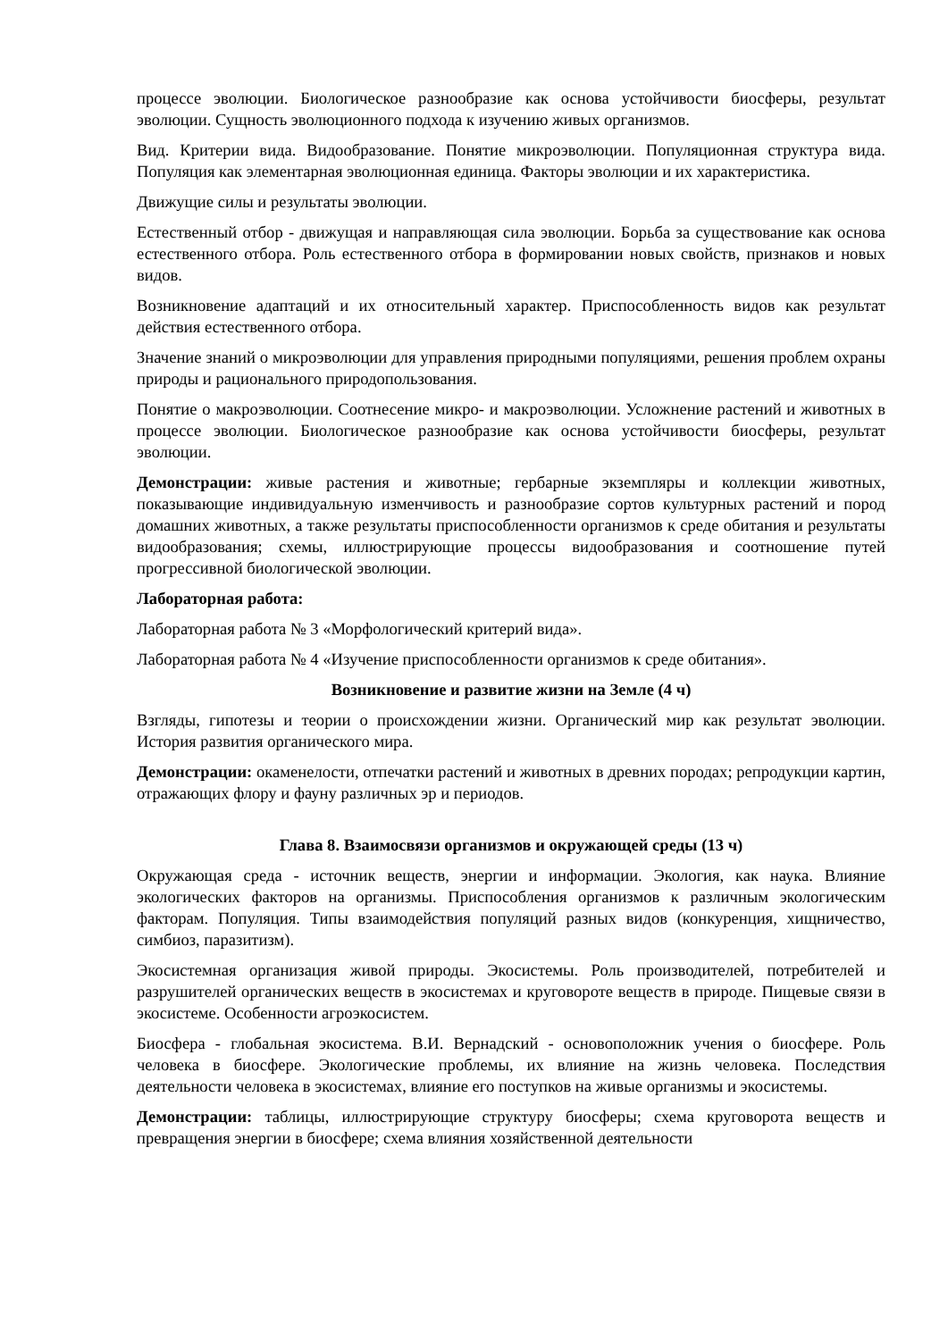процессе эволюции. Биологическое разнообразие как основа устойчивости биосферы, результат эволюции. Сущность эволюционного подхода к изучению живых организмов.
Вид. Критерии вида. Видообразование. Понятие микроэволюции. Популяционная структура вида. Популяция как элементарная эволюционная единица. Факторы эволюции и их характеристика.
Движущие силы и результаты эволюции.
Естественный отбор - движущая и направляющая сила эволюции. Борьба за существование как основа естественного отбора. Роль естественного отбора в формировании новых свойств, признаков и новых видов.
Возникновение адаптаций и их относительный характер. Приспособленность видов как результат действия естественного отбора.
Значение знаний о микроэволюции для управления природными популяциями, решения проблем охраны природы и рационального природопользования.
Понятие о макроэволюции. Соотнесение микро- и макроэволюции. Усложнение растений и животных в процессе эволюции. Биологическое разнообразие как основа устойчивости биосферы, результат эволюции.
Демонстрации: живые растения и животные; гербарные экземпляры и коллекции животных, показывающие индивидуальную изменчивость и разнообразие сортов культурных растений и пород домашних животных, а также результаты приспособленности организмов к среде обитания и результаты видообразования; схемы, иллюстрирующие процессы видообразования и соотношение путей прогрессивной биологической эволюции.
Лабораторная работа:
Лабораторная работа № 3 «Морфологический критерий вида».
Лабораторная работа № 4 «Изучение приспособленности организмов к среде обитания».
Возникновение и развитие жизни на Земле (4 ч)
Взгляды, гипотезы и теории о происхождении жизни. Органический мир как результат эволюции. История развития органического мира.
Демонстрации: окаменелости, отпечатки растений и животных в древних породах; репродукции картин, отражающих флору и фауну различных эр и периодов.
Глава 8. Взаимосвязи организмов и окружающей среды (13 ч)
Окружающая среда - источник веществ, энергии и информации. Экология, как наука. Влияние экологических факторов на организмы. Приспособления организмов к различным экологическим факторам. Популяция. Типы взаимодействия популяций разных видов (конкуренция, хищничество, симбиоз, паразитизм).
Экосистемная организация живой природы. Экосистемы. Роль производителей, потребителей и разрушителей органических веществ в экосистемах и круговороте веществ в природе. Пищевые связи в экосистеме. Особенности агроэкосистем.
Биосфера - глобальная экосистема. В.И. Вернадский - основоположник учения о биосфере. Роль человека в биосфере. Экологические проблемы, их влияние на жизнь человека. Последствия деятельности человека в экосистемах, влияние его поступков на живые организмы и экосистемы.
Демонстрации: таблицы, иллюстрирующие структуру биосферы; схема круговорота веществ и превращения энергии в биосфере; схема влияния хозяйственной деятельности